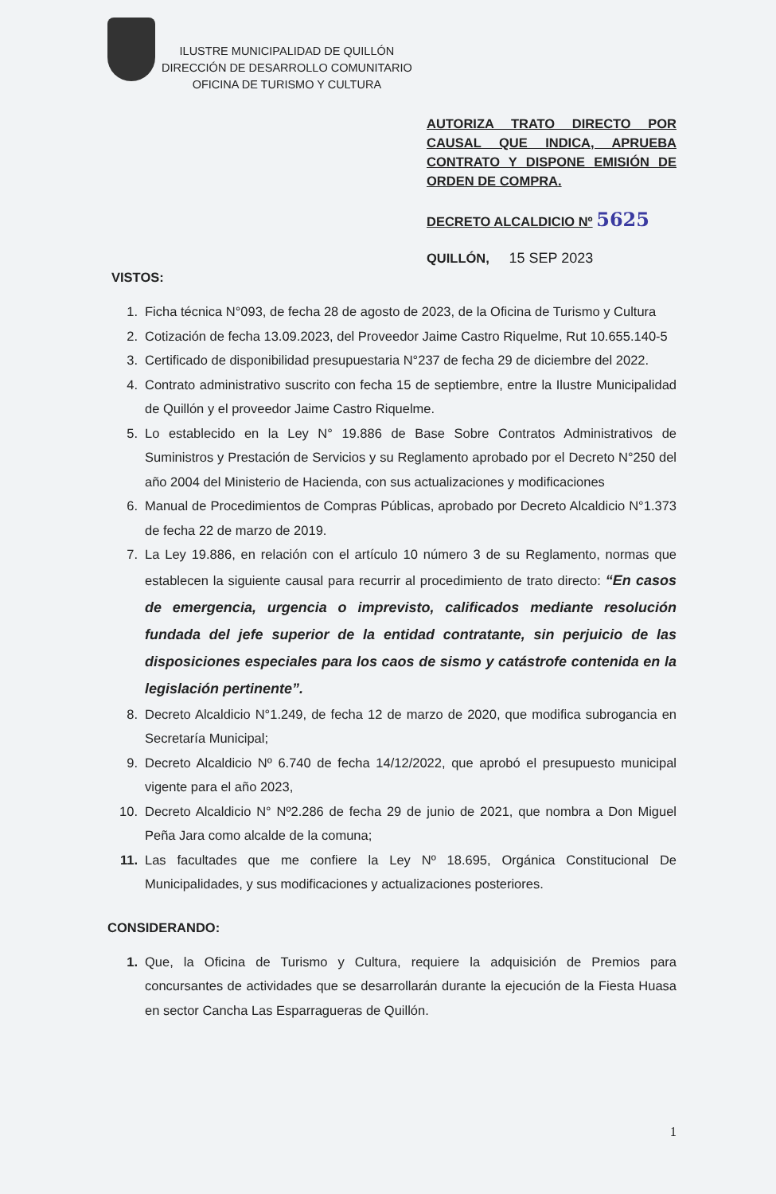ILUSTRE MUNICIPALIDAD DE QUILLÓN
DIRECCIÓN DE DESARROLLO COMUNITARIO
OFICINA DE TURISMO Y CULTURA
AUTORIZA TRATO DIRECTO POR CAUSAL QUE INDICA, APRUEBA CONTRATO Y DISPONE EMISIÓN DE ORDEN DE COMPRA.
DECRETO ALCALDICIO Nº 5625
QUILLÓN, 15 SEP 2023
VISTOS:
1. Ficha técnica N°093, de fecha 28 de agosto de 2023, de la Oficina de Turismo y Cultura
2. Cotización de fecha 13.09.2023, del Proveedor Jaime Castro Riquelme, Rut 10.655.140-5
3. Certificado de disponibilidad presupuestaria N°237 de fecha 29 de diciembre del 2022.
4. Contrato administrativo suscrito con fecha 15 de septiembre, entre la Ilustre Municipalidad de Quillón y el proveedor Jaime Castro Riquelme.
5. Lo establecido en la Ley N° 19.886 de Base Sobre Contratos Administrativos de Suministros y Prestación de Servicios y su Reglamento aprobado por el Decreto N°250 del año 2004 del Ministerio de Hacienda, con sus actualizaciones y modificaciones
6. Manual de Procedimientos de Compras Públicas, aprobado por Decreto Alcaldicio N°1.373 de fecha 22 de marzo de 2019.
7. La Ley 19.886, en relación con el artículo 10 número 3 de su Reglamento, normas que establecen la siguiente causal para recurrir al procedimiento de trato directo: “En casos de emergencia, urgencia o imprevisto, calificados mediante resolución fundada del jefe superior de la entidad contratante, sin perjuicio de las disposiciones especiales para los caos de sismo y catástrofe contenida en la legislación pertinente”.
8. Decreto Alcaldicio N°1.249, de fecha 12 de marzo de 2020, que modifica subrogancia en Secretaría Municipal;
9. Decreto Alcaldicio Nº 6.740 de fecha 14/12/2022, que aprobó el presupuesto municipal vigente para el año 2023,
10. Decreto Alcaldicio N° Nº2.286 de fecha 29 de junio de 2021, que nombra a Don Miguel Peña Jara como alcalde de la comuna;
11. Las facultades que me confiere la Ley Nº 18.695, Orgánica Constitucional De Municipalidades, y sus modificaciones y actualizaciones posteriores.
CONSIDERANDO:
1. Que, la Oficina de Turismo y Cultura, requiere la adquisición de Premios para concursantes de actividades que se desarrollarán durante la ejecución de la Fiesta Huasa en sector Cancha Las Esparragueras de Quillón.
1